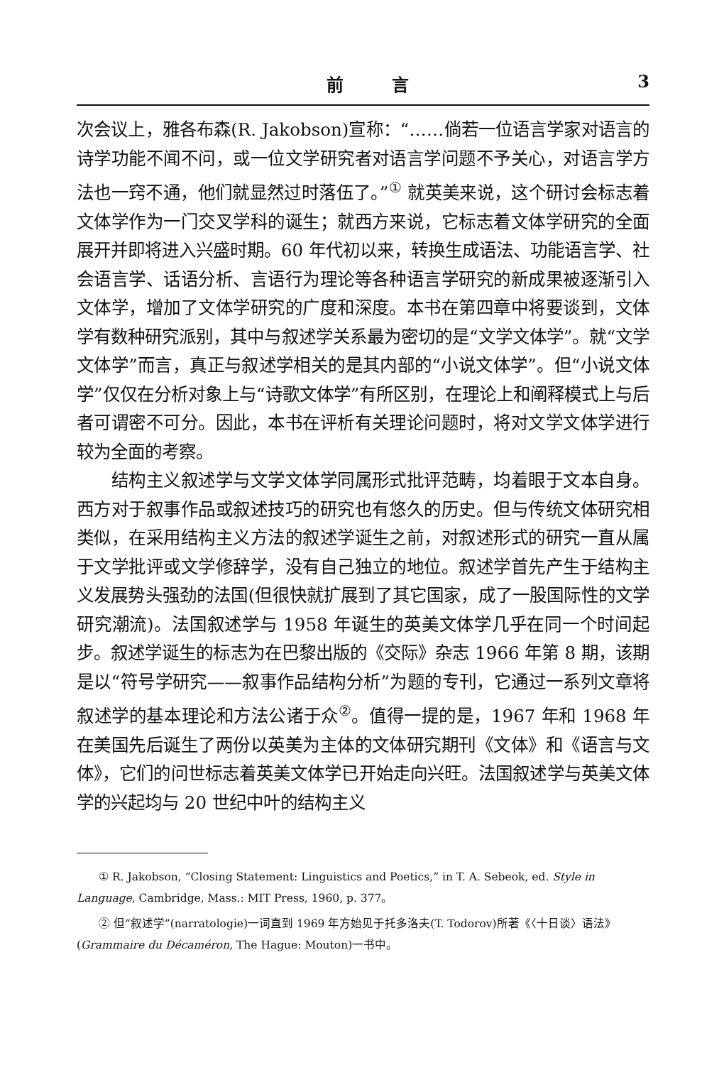前 言 3
次会议上，雅各布森(R. Jakobson)宣称：“……倘若一位语言学家对语言的诗学功能不闻不问，或一位文学研究者对语言学问题不予关心，对语言学方法也一窍不通，他们就显然过时落伍了。”<sup>①</sup> 就英美来说，这个研讨会标志着文体学作为一门交叉学科的诞生；就西方来说，它标志着文体学研究的全面展开并即将进入兴盛时期。60 年代初以来，转换生成语法、功能语言学、社会语言学、话语分析、言语行为理论等各种语言学研究的新成果被逐渐引入文体学，增加了文体学研究的广度和深度。本书在第四章中将要谈到，文体学有数种研究派别，其中与叙述学关系最为密切的是“文学文体学”。就“文学文体学”而言，真正与叙述学相关的是其内部的“小说文体学”。但“小说文体学”仅仅在分析对象上与“诗歌文体学”有所区别，在理论上和阐释模式上与后者可谓密不可分。因此，本书在评析有关理论问题时，将对文学文体学进行较为全面的考察。
结构主义叙述学与文学文体学同属形式批评范畴，均着眼于文本自身。西方对于叙事作品或叙述技巧的研究也有悠久的历史。但与传统文体研究相类似，在采用结构主义方法的叙述学诞生之前，对叙述形式的研究一直从属于文学批评或文学修辞学，没有自己独立的地位。叙述学首先产生于结构主义发展势头强劲的法国(但很快就扩展到了其它国家，成了一股国际性的文学研究潮流)。法国叙述学与 1958 年诞生的英美文体学几乎在同一个时间起步。叙述学诞生的标志为在巴黎出版的《交际》杂志 1966 年第 8 期，该期是以“符号学研究——叙事作品结构分析”为题的专刊，它通过一系列文章将叙述学的基本理论和方法公诸于众<sup>②</sup>。值得一提的是，1967 年和 1968 年在美国先后诞生了两份以英美为主体的文体研究期刊《文体》和《语言与文体》，它们的问世标志着英美文体学已开始走向兴旺。法国叙述学与英美文体学的兴起均与 20 世纪中叶的结构主义
① R. Jakobson, “Closing Statement: Linguistics and Poetics,” in T. A. Sebeok, ed. Style in Language, Cambridge, Mass.: MIT Press, 1960, p. 377。
② 但“叙述学”(narratologie)一词直到 1969 年方始见于托多洛夫(T. Todorov)所著《〈十日谈〉语法》(Grammaire du Décaméron, The Hague: Mouton)一书中。